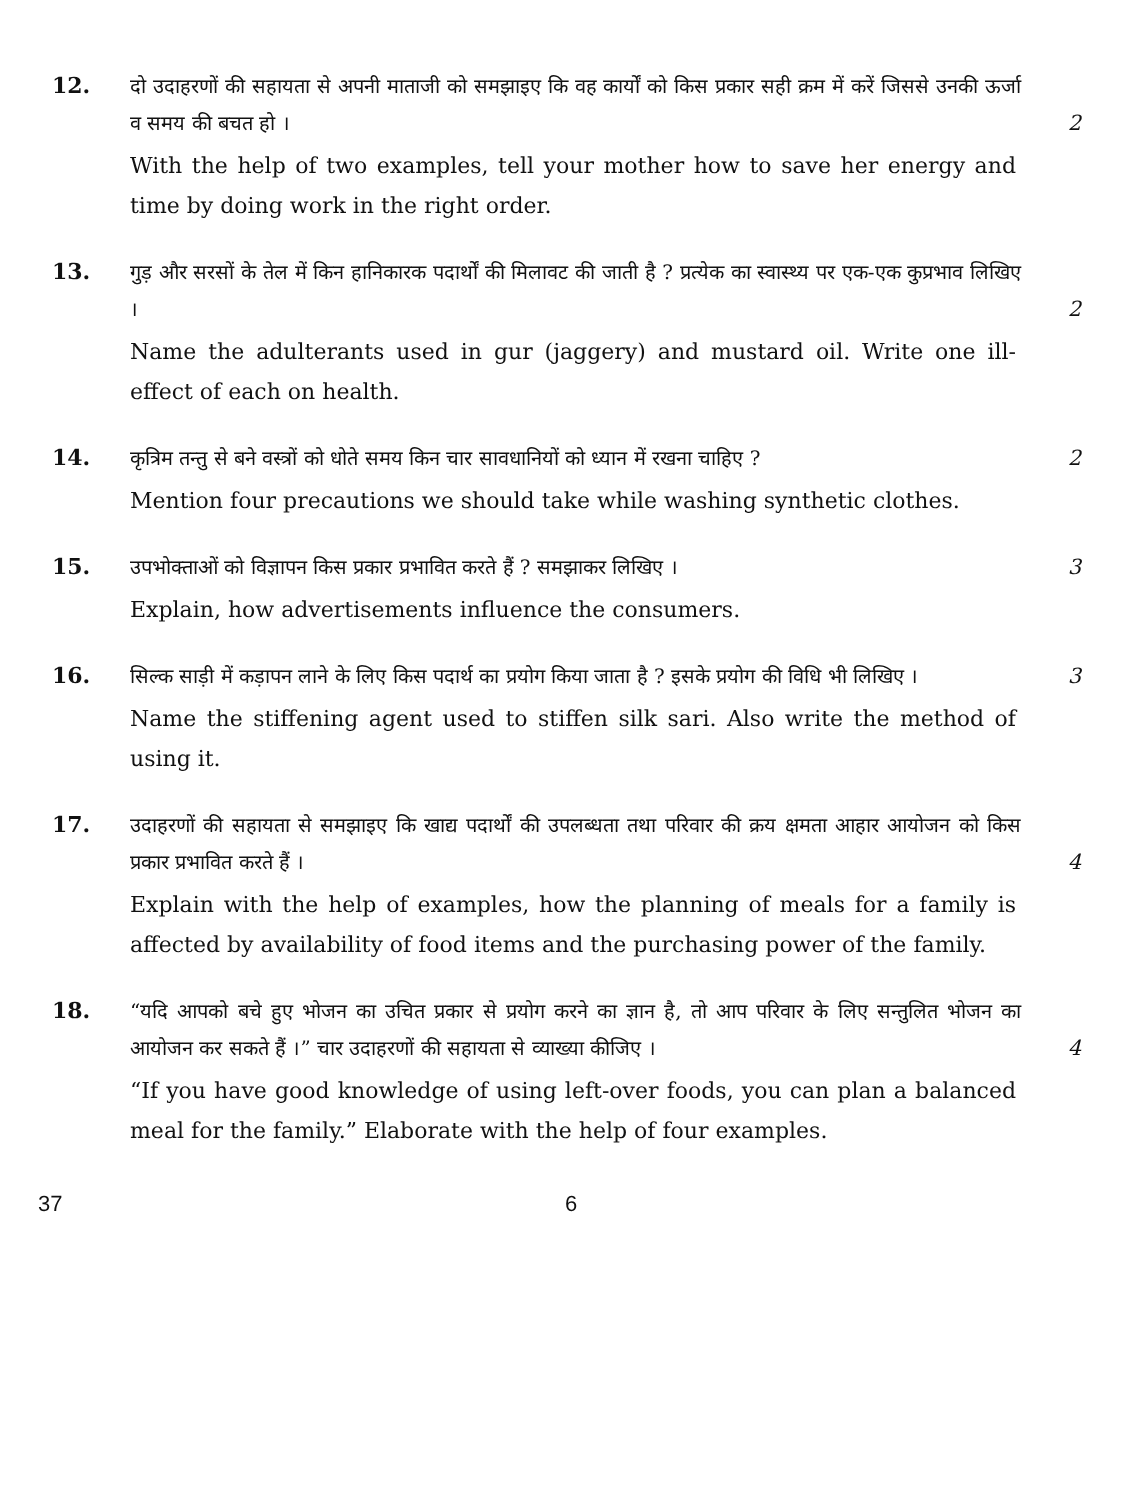12.
दो उदाहरणों की सहायता से अपनी माताजी को समझाइए कि वह कार्यों को किस प्रकार सही क्रम में करें जिससे उनकी ऊर्जा व समय की बचत हो ।
2
With the help of two examples, tell your mother how to save her energy and time by doing work in the right order.
13.
गुड़ और सरसों के तेल में किन हानिकारक पदार्थों की मिलावट की जाती है ? प्रत्येक का स्वास्थ्य पर एक-एक कुप्रभाव लिखिए ।
2
Name the adulterants used in gur (jaggery) and mustard oil. Write one ill-effect of each on health.
14.
कृत्रिम तन्तु से बने वस्त्रों को धोते समय किन चार सावधानियों को ध्यान में रखना चाहिए ?
2
Mention four precautions we should take while washing synthetic clothes.
15.
उपभोक्ताओं को विज्ञापन किस प्रकार प्रभावित करते हैं ? समझाकर लिखिए ।
3
Explain, how advertisements influence the consumers.
16.
सिल्क साड़ी में कड़ापन लाने के लिए किस पदार्थ का प्रयोग किया जाता है ? इसके प्रयोग की विधि भी लिखिए ।
3
Name the stiffening agent used to stiffen silk sari. Also write the method of using it.
17.
उदाहरणों की सहायता से समझाइए कि खाद्य पदार्थों की उपलब्धता तथा परिवार की क्रय क्षमता आहार आयोजन को किस प्रकार प्रभावित करते हैं ।
4
Explain with the help of examples, how the planning of meals for a family is affected by availability of food items and the purchasing power of the family.
18.
“यदि आपको बचे हुए भोजन का उचित प्रकार से प्रयोग करने का ज्ञान है, तो आप परिवार के लिए सन्तुलित भोजन का आयोजन कर सकते हैं ।” चार उदाहरणों की सहायता से व्याख्या कीजिए ।
4
“If you have good knowledge of using left-over foods, you can plan a balanced meal for the family.” Elaborate with the help of four examples.
37 6